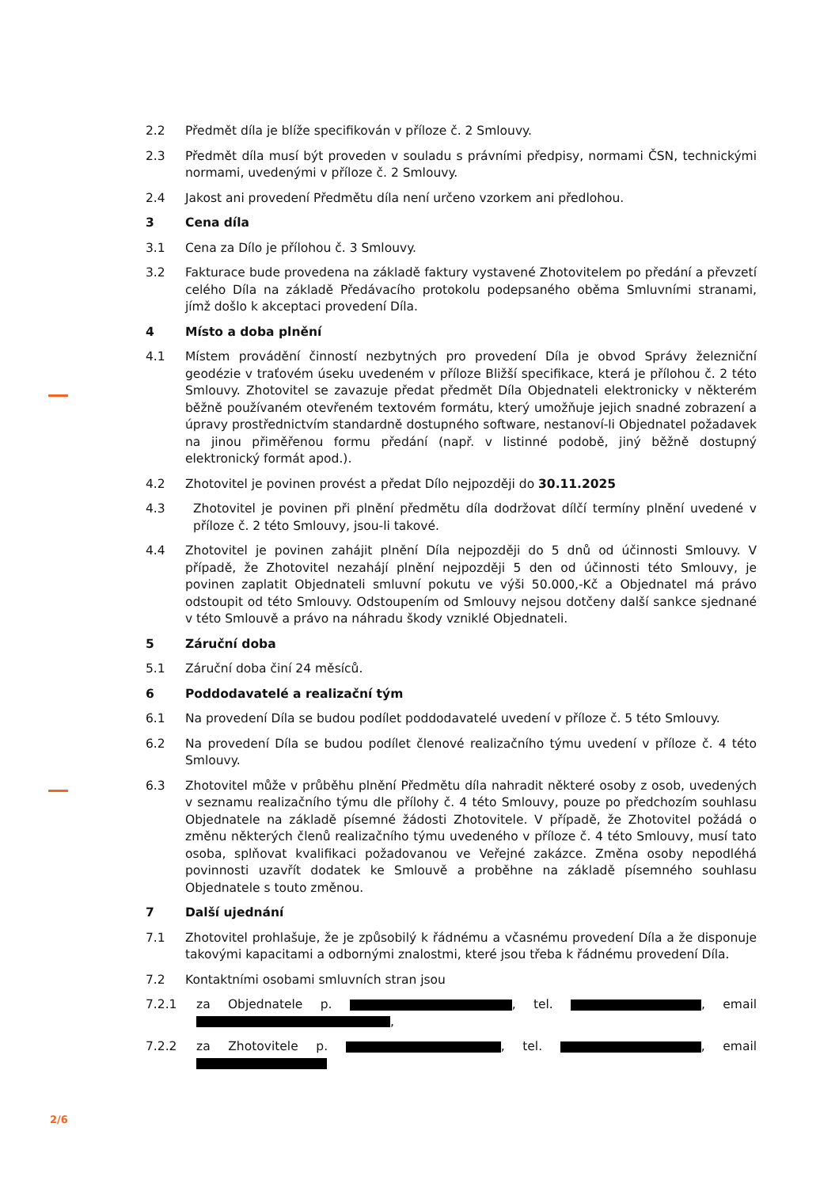2.2 Předmět díla je blíže specifikován v příloze č. 2 Smlouvy.
2.3 Předmět díla musí být proveden v souladu s právními předpisy, normami ČSN, technickými normami, uvedenými v příloze č. 2 Smlouvy.
2.4 Jakost ani provedení Předmětu díla není určeno vzorkem ani předlohou.
3 Cena díla
3.1 Cena za Dílo je přílohou č. 3 Smlouvy.
3.2 Fakturace bude provedena na základě faktury vystavené Zhotovitelem po předání a převzetí celého Díla na základě Předávacího protokolu podepsaného oběma Smluvními stranami, jímž došlo k akceptaci provedení Díla.
4 Místo a doba plnění
4.1 Místem provádění činností nezbytných pro provedení Díla je obvod Správy železniční geodézie v traťovém úseku uvedeném v příloze Bližší specifikace, která je přílohou č. 2 této Smlouvy. Zhotovitel se zavazuje předat předmět Díla Objednateli elektronicky v některém běžně používaném otevřeném textovém formátu, který umožňuje jejich snadné zobrazení a úpravy prostřednictvím standardně dostupného software, nestanoví-li Objednatel požadavek na jinou přiměřenou formu předání (např. v listinné podobě, jiný běžně dostupný elektronický formát apod.).
4.2 Zhotovitel je povinen provést a předat Dílo nejpozději do 30.11.2025
4.3 Zhotovitel je povinen při plnění předmětu díla dodržovat dílčí termíny plnění uvedené v příloze č. 2 této Smlouvy, jsou-li takové.
4.4 Zhotovitel je povinen zahájit plnění Díla nejpozději do 5 dnů od účinnosti Smlouvy. V případě, že Zhotovitel nezahájí plnění nejpozději 5 den od účinnosti této Smlouvy, je povinen zaplatit Objednateli smluvní pokutu ve výši 50.000,-Kč a Objednatel má právo odstoupit od této Smlouvy. Odstoupením od Smlouvy nejsou dotčeny další sankce sjednané v této Smlouvě a právo na náhradu škody vzniklé Objednateli.
5 Záruční doba
5.1 Záruční doba činí 24 měsíců.
6 Poddodavatelé a realizační tým
6.1 Na provedení Díla se budou podílet poddodavatelé uvedení v příloze č. 5 této Smlouvy.
6.2 Na provedení Díla se budou podílet členové realizačního týmu uvedení v příloze č. 4 této Smlouvy.
6.3 Zhotovitel může v průběhu plnění Předmětu díla nahradit některé osoby z osob, uvedených v seznamu realizačního týmu dle přílohy č. 4 této Smlouvy, pouze po předchozím souhlasu Objednatele na základě písemné žádosti Zhotovitele. V případě, že Zhotovitel požádá o změnu některých členů realizačního týmu uvedeného v příloze č. 4 této Smlouvy, musí tato osoba, splňovat kvalifikaci požadovanou ve Veřejné zakázce. Změna osoby nepodléhá povinnosti uzavřít dodatek ke Smlouvě a proběhne na základě písemného souhlasu Objednatele s touto změnou.
7 Další ujednání
7.1 Zhotovitel prohlašuje, že je způsobilý k řádnému a včasnému provedení Díla a že disponuje takovými kapacitami a odbornými znalostmi, které jsou třeba k řádnému provedení Díla.
7.2 Kontaktními osobami smluvních stran jsou
7.2.1 za Objednatele p. , tel. , email ,
7.2.2 za Zhotovitele p. , tel. , email
2/6